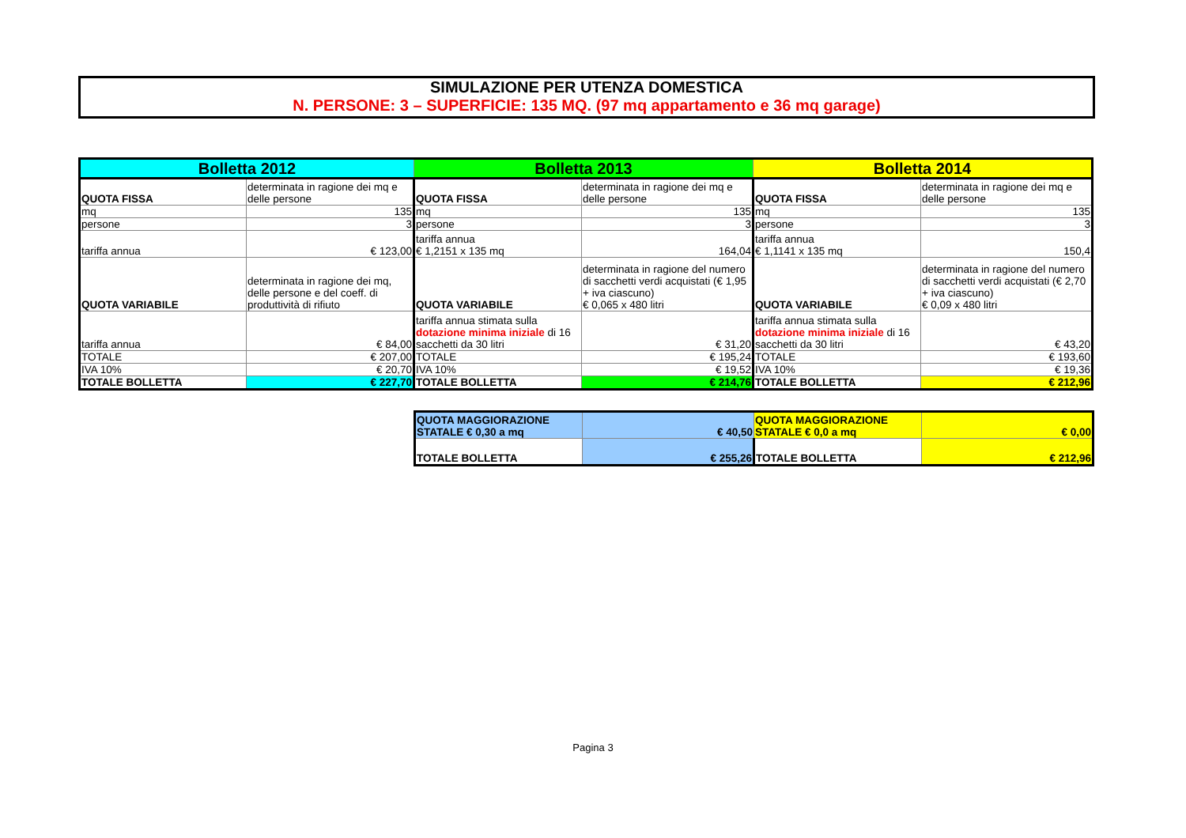SIMULAZIONE PER UTENZA DOMESTICA
N. PERSONE: 3 – SUPERFICIE: 135 MQ. (97 mq appartamento e 36 mq garage)
| Bolletta 2012 | | Bolletta 2013 | | Bolletta 2014 | |
| QUOTA FISSA | determinata in ragione dei mq e delle persone | QUOTA FISSA | determinata in ragione dei mq e delle persone | QUOTA FISSA | determinata in ragione dei mq e delle persone |
| mq | 135 | mq | 135 | mq | 135 |
| persone | 3 | persone | 3 | persone | 3 |
| tariffa annua | € 123,00 | tariffa annua € 1,2151 x 135 mq | 164,04 | tariffa annua € 1,1141 x 135 mq | 150,4 |
| QUOTA VARIABILE | determinata in ragione dei mq, delle persone e del coeff. di produttività di rifiuto | QUOTA VARIABILE | determinata in ragione del numero di sacchetti verdi acquistati (€ 1,95 + iva ciascuno) € 0,065 x 480 litri | QUOTA VARIABILE | determinata in ragione del numero di sacchetti verdi acquistati (€ 2,70 + iva ciascuno) € 0,09 x 480 litri |
| tariffa annua | € 84,00 | tariffa annua stimata sulla dotazione minima iniziale di 16 sacchetti da 30 litri | € 31,20 | tariffa annua stimata sulla dotazione minima iniziale di 16 sacchetti da 30 litri | € 43,20 |
| TOTALE | € 207,00 | TOTALE | € 195,24 | TOTALE | € 193,60 |
| IVA 10% | € 20,70 | IVA 10% | € 19,52 | IVA 10% | € 19,36 |
| TOTALE BOLLETTA | € 227,70 | TOTALE BOLLETTA | € 214,76 | TOTALE BOLLETTA | € 212,96 |
| QUOTA MAGGIORAZIONE STATALE € 0,30 a mq | € 40,50 | QUOTA MAGGIORAZIONE STATALE € 0,0 a mq | € 0,00 |
| TOTALE BOLLETTA | € 255,26 | TOTALE BOLLETTA | € 212,96 |
Pagina 3